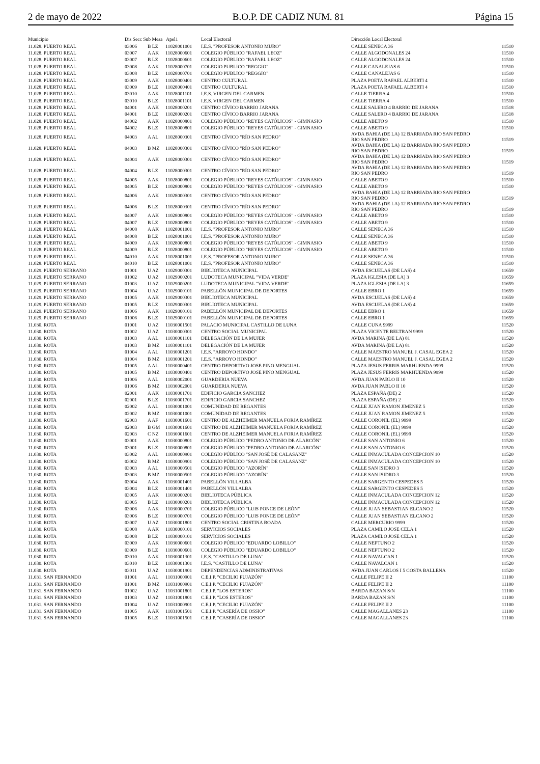2 de mayo de 2022 B.O.P. DE CADIZ NUM. 81 Página 15
| Municipio | Dis Secc Sub Mesa Apel1 | | | Local Electoral | Dirección Local Electoral | |
| --- | --- | --- | --- | --- | --- | --- |
| 11.028. PUERTO REAL | 03006 | B LZ | 11028001001 | I.E.S. "PROFESOR ANTONIO MURO" | CALLE SENECA 36 | 11510 |
| 11.028. PUERTO REAL | 03007 | A AK | 11028000601 | COLEGIO PÚBLICO "RAFAEL LEOZ" | CALLE ALGODONALES 24 | 11510 |
| 11.028. PUERTO REAL | 03007 | B LZ | 11028000601 | COLEGIO PÚBLICO "RAFAEL LEOZ" | CALLE ALGODONALES 24 | 11510 |
| 11.028. PUERTO REAL | 03008 | A AK | 11028000701 | COLEGIO PUBLICO "REGGIO" | CALLE CANALEJAS 6 | 11510 |
| 11.028. PUERTO REAL | 03008 | B LZ | 11028000701 | COLEGIO PUBLICO "REGGIO" | CALLE CANALEJAS 6 | 11510 |
| 11.028. PUERTO REAL | 03009 | A AK | 11028000401 | CENTRO CULTURAL | PLAZA POETA RAFAEL ALBERTI 4 | 11510 |
| 11.028. PUERTO REAL | 03009 | B LZ | 11028000401 | CENTRO CULTURAL | PLAZA POETA RAFAEL ALBERTI 4 | 11510 |
| 11.028. PUERTO REAL | 03010 | A AK | 11028001101 | I.E.S. VIRGEN DEL CARMEN | CALLE TIERRA 4 | 11510 |
| 11.028. PUERTO REAL | 03010 | B LZ | 11028001101 | I.E.S. VIRGEN DEL CARMEN | CALLE TIERRA 4 | 11510 |
| 11.028. PUERTO REAL | 04001 | A AK | 11028000201 | CENTRO CÍVICO BARRIO JARANA | CALLE SALERO 4 BARRIO DE JARANA | 11518 |
| 11.028. PUERTO REAL | 04001 | B LZ | 11028000201 | CENTRO CÍVICO BARRIO JARANA | CALLE SALERO 4 BARRIO DE JARANA | 11518 |
| 11.028. PUERTO REAL | 04002 | A AK | 11028000801 | COLEGIO PÚBLICO "REYES CATÓLICOS" - GIMNASIO | CALLE ABETO 9 | 11510 |
| 11.028. PUERTO REAL | 04002 | B LZ | 11028000801 | COLEGIO PÚBLICO "REYES CATÓLICOS" - GIMNASIO | CALLE ABETO 9 | 11510 |
| 11.028. PUERTO REAL | 04003 | A AL | 11028000301 | CENTRO CÍVICO "RÍO SAN PEDRO" | AVDA BAHIA (DE LA) 12 BARRIADA RIO SAN PEDRO RIO SAN PEDRO | 11519 |
| 11.028. PUERTO REAL | 04003 | B MZ | 11028000301 | CENTRO CÍVICO "RÍO SAN PEDRO" | AVDA BAHIA (DE LA) 12 BARRIADA RIO SAN PEDRO RIO SAN PEDRO | 11519 |
| 11.028. PUERTO REAL | 04004 | A AK | 11028000301 | CENTRO CÍVICO "RÍO SAN PEDRO" | AVDA BAHIA (DE LA) 12 BARRIADA RIO SAN PEDRO RIO SAN PEDRO | 11519 |
| 11.028. PUERTO REAL | 04004 | B LZ | 11028000301 | CENTRO CÍVICO "RÍO SAN PEDRO" | AVDA BAHIA (DE LA) 12 BARRIADA RIO SAN PEDRO RIO SAN PEDRO | 11519 |
| 11.028. PUERTO REAL | 04005 | A AK | 11028000801 | COLEGIO PÚBLICO "REYES CATÓLICOS" - GIMNASIO | CALLE ABETO 9 | 11510 |
| 11.028. PUERTO REAL | 04005 | B LZ | 11028000801 | COLEGIO PÚBLICO "REYES CATÓLICOS" - GIMNASIO | CALLE ABETO 9 | 11510 |
| 11.028. PUERTO REAL | 04006 | A AK | 11028000301 | CENTRO CÍVICO "RÍO SAN PEDRO" | AVDA BAHIA (DE LA) 12 BARRIADA RIO SAN PEDRO RIO SAN PEDRO | 11519 |
| 11.028. PUERTO REAL | 04006 | B LZ | 11028000301 | CENTRO CÍVICO "RÍO SAN PEDRO" | AVDA BAHIA (DE LA) 12 BARRIADA RIO SAN PEDRO RIO SAN PEDRO | 11519 |
| 11.028. PUERTO REAL | 04007 | A AK | 11028000801 | COLEGIO PÚBLICO "REYES CATÓLICOS" - GIMNASIO | CALLE ABETO 9 | 11510 |
| 11.028. PUERTO REAL | 04007 | B LZ | 11028000801 | COLEGIO PÚBLICO "REYES CATÓLICOS" - GIMNASIO | CALLE ABETO 9 | 11510 |
| 11.028. PUERTO REAL | 04008 | A AK | 11028001001 | I.E.S. "PROFESOR ANTONIO MURO" | CALLE SENECA 36 | 11510 |
| 11.028. PUERTO REAL | 04008 | B LZ | 11028001001 | I.E.S. "PROFESOR ANTONIO MURO" | CALLE SENECA 36 | 11510 |
| 11.028. PUERTO REAL | 04009 | A AK | 11028000801 | COLEGIO PÚBLICO "REYES CATÓLICOS" - GIMNASIO | CALLE ABETO 9 | 11510 |
| 11.028. PUERTO REAL | 04009 | B LZ | 11028000801 | COLEGIO PÚBLICO "REYES CATÓLICOS" - GIMNASIO | CALLE ABETO 9 | 11510 |
| 11.028. PUERTO REAL | 04010 | A AK | 11028001001 | I.E.S. "PROFESOR ANTONIO MURO" | CALLE SENECA 36 | 11510 |
| 11.028. PUERTO REAL | 04010 | B LZ | 11028001001 | I.E.S. "PROFESOR ANTONIO MURO" | CALLE SENECA 36 | 11510 |
| 11.029. PUERTO SERRANO | 01001 | U AZ | 11029000301 | BIBLIOTECA MUNICIPAL | AVDA ESCUELAS (DE LAS) 4 | 11659 |
| 11.029. PUERTO SERRANO | 01002 | U AZ | 11029000201 | LUDOTECA MUNICIPAL "VIDA VERDE" | PLAZA IGLESIA (DE LA) 3 | 11659 |
| 11.029. PUERTO SERRANO | 01003 | U AZ | 11029000201 | LUDOTECA MUNICIPAL "VIDA VERDE" | PLAZA IGLESIA (DE LA) 3 | 11659 |
| 11.029. PUERTO SERRANO | 01004 | U AZ | 11029000101 | PABELLÓN MUNICIPAL DE DEPORTES | CALLE EBRO 1 | 11659 |
| 11.029. PUERTO SERRANO | 01005 | A AK | 11029000301 | BIBLIOTECA MUNICIPAL | AVDA ESCUELAS (DE LAS) 4 | 11659 |
| 11.029. PUERTO SERRANO | 01005 | B LZ | 11029000301 | BIBLIOTECA MUNICIPAL | AVDA ESCUELAS (DE LAS) 4 | 11659 |
| 11.029. PUERTO SERRANO | 01006 | A AK | 11029000101 | PABELLÓN MUNICIPAL DE DEPORTES | CALLE EBRO 1 | 11659 |
| 11.029. PUERTO SERRANO | 01006 | B LZ | 11029000101 | PABELLÓN MUNICIPAL DE DEPORTES | CALLE EBRO 1 | 11659 |
| 11.030. ROTA | 01001 | U AZ | 11030001501 | PALACIO MUNICIPAL CASTILLO DE LUNA | CALLE CUNA 9999 | 11520 |
| 11.030. ROTA | 01002 | U AZ | 11030000301 | CENTRO SOCIAL MUNICIPAL | PLAZA VICENTE BELTRAN 9999 | 11520 |
| 11.030. ROTA | 01003 | A AL | 11030001101 | DELEGACIÓN DE LA MUJER | AVDA MARINA (DE LA) 81 | 11520 |
| 11.030. ROTA | 01003 | B MZ | 11030001101 | DELEGACIÓN DE LA MUJER | AVDA MARINA (DE LA) 81 | 11520 |
| 11.030. ROTA | 01004 | A AL | 11030001201 | I.E.S. "ARROYO HONDO" | CALLE MAESTRO MANUEL J. CASAL EGEA 2 | 11520 |
| 11.030. ROTA | 01004 | B MZ | 11030001201 | I.E.S. "ARROYO HONDO" | CALLE MAESTRO MANUEL J. CASAL EGEA 2 | 11520 |
| 11.030. ROTA | 01005 | A AL | 11030000401 | CENTRO DEPORTIVO JOSE PINO MENGUAL | PLAZA JESUS FERRIS MARHUENDA 9999 | 11520 |
| 11.030. ROTA | 01005 | B MZ | 11030000401 | CENTRO DEPORTIVO JOSE PINO MENGUAL | PLAZA JESUS FERRIS MARHUENDA 9999 | 11520 |
| 11.030. ROTA | 01006 | A AL | 11030002001 | GUARDERIA NUEVA | AVDA JUAN PABLO II 10 | 11520 |
| 11.030. ROTA | 01006 | B MZ | 11030002001 | GUARDERIA NUEVA | AVDA JUAN PABLO II 10 | 11520 |
| 11.030. ROTA | 02001 | A AK | 11030001701 | EDIFICIO GARCIA SANCHEZ | PLAZA ESPAÑA (DE) 2 | 11520 |
| 11.030. ROTA | 02001 | B LZ | 11030001701 | EDIFICIO GARCIA SANCHEZ | PLAZA ESPAÑA (DE) 2 | 11520 |
| 11.030. ROTA | 02002 | A AL | 11030001001 | COMUNIDAD DE REGANTES | CALLE JUAN RAMON JIMENEZ 5 | 11520 |
| 11.030. ROTA | 02002 | B MZ | 11030001001 | COMUNIDAD DE REGANTES | CALLE JUAN RAMON JIMENEZ 5 | 11520 |
| 11.030. ROTA | 02003 | A AF | 11030001601 | CENTRO DE ALZHEIMER MANUELA FORJA RAMÍREZ | CALLE CORONIL (EL) 9999 | 11520 |
| 11.030. ROTA | 02003 | B GM | 11030001601 | CENTRO DE ALZHEIMER MANUELA FORJA RAMÍREZ | CALLE CORONIL (EL) 9999 | 11520 |
| 11.030. ROTA | 02003 | C NZ | 11030001601 | CENTRO DE ALZHEIMER MANUELA FORJA RAMÍREZ | CALLE CORONIL (EL) 9999 | 11520 |
| 11.030. ROTA | 03001 | A AK | 11030000801 | COLEGIO PÚBLICO "PEDRO ANTONIO DE ALARCÓN" | CALLE SAN ANTONIO 6 | 11520 |
| 11.030. ROTA | 03001 | B LZ | 11030000801 | COLEGIO PÚBLICO "PEDRO ANTONIO DE ALARCÓN" | CALLE SAN ANTONIO 6 | 11520 |
| 11.030. ROTA | 03002 | A AL | 11030000901 | COLEGIO PÚBLICO "SAN JOSÉ DE CALASANZ" | CALLE INMACULADA CONCEPCION 10 | 11520 |
| 11.030. ROTA | 03002 | B MZ | 11030000901 | COLEGIO PÚBLICO "SAN JOSÉ DE CALASANZ" | CALLE INMACULADA CONCEPCION 10 | 11520 |
| 11.030. ROTA | 03003 | A AL | 11030000501 | COLEGIO PÚBLICO "AZORÍN" | CALLE SAN ISIDRO 3 | 11520 |
| 11.030. ROTA | 03003 | B MZ | 11030000501 | COLEGIO PÚBLICO "AZORÍN" | CALLE SAN ISIDRO 3 | 11520 |
| 11.030. ROTA | 03004 | A AK | 11030001401 | PABELLÓN VILLALBA | CALLE SARGENTO CESPEDES 5 | 11520 |
| 11.030. ROTA | 03004 | B LZ | 11030001401 | PABELLÓN VILLALBA | CALLE SARGENTO CESPEDES 5 | 11520 |
| 11.030. ROTA | 03005 | A AK | 11030000201 | BIBLIOTECA PÚBLICA | CALLE INMACULADA CONCEPCION 12 | 11520 |
| 11.030. ROTA | 03005 | B LZ | 11030000201 | BIBLIOTECA PÚBLICA | CALLE INMACULADA CONCEPCION 12 | 11520 |
| 11.030. ROTA | 03006 | A AK | 11030000701 | COLEGIO PÚBLICO "LUIS PONCE DE LEÓN" | CALLE JUAN SEBASTIAN ELCANO 2 | 11520 |
| 11.030. ROTA | 03006 | B LZ | 11030000701 | COLEGIO PÚBLICO "LUIS PONCE DE LEÓN" | CALLE JUAN SEBASTIAN ELCANO 2 | 11520 |
| 11.030. ROTA | 03007 | U AZ | 11030001801 | CENTRO SOCIAL CRISTINA BOADA | CALLE MERCURIO 9999 | 11520 |
| 11.030. ROTA | 03008 | A AK | 11030000101 | SERVICIOS SOCIALES | PLAZA CAMILO JOSE CELA 1 | 11520 |
| 11.030. ROTA | 03008 | B LZ | 11030000101 | SERVICIOS SOCIALES | PLAZA CAMILO JOSE CELA 1 | 11520 |
| 11.030. ROTA | 03009 | A AK | 11030000601 | COLEGIO PÚBLICO "EDUARDO LOBILLO" | CALLE NEPTUNO 2 | 11520 |
| 11.030. ROTA | 03009 | B LZ | 11030000601 | COLEGIO PÚBLICO "EDUARDO LOBILLO" | CALLE NEPTUNO 2 | 11520 |
| 11.030. ROTA | 03010 | A AK | 11030001301 | I.E.S. "CASTILLO DE LUNA" | CALLE NAVALCAN 1 | 11520 |
| 11.030. ROTA | 03010 | B LZ | 11030001301 | I.E.S. "CASTILLO DE LUNA" | CALLE NAVALCAN 1 | 11520 |
| 11.030. ROTA | 03011 | U AZ | 11030001901 | DEPENDENCIAS ADMINISTRATIVAS | AVDA JUAN CARLOS I 5 COSTA BALLENA | 11520 |
| 11.031. SAN FERNANDO | 01001 | A AL | 11031000901 | C.E.I.P. "CECILIO PUJAZÓN" | CALLE FELIPE II 2 | 11100 |
| 11.031. SAN FERNANDO | 01001 | B MZ | 11031000901 | C.E.I.P. "CECILIO PUJAZÓN" | CALLE FELIPE II 2 | 11100 |
| 11.031. SAN FERNANDO | 01002 | U AZ | 11031001801 | C.E.I.P. "LOS ESTEROS" | BARDA BAZAN S/N | 11100 |
| 11.031. SAN FERNANDO | 01003 | U AZ | 11031001801 | C.E.I.P. "LOS ESTEROS" | BARDA BAZAN S/N | 11100 |
| 11.031. SAN FERNANDO | 01004 | U AZ | 11031000901 | C.E.I.P. "CECILIO PUJAZÓN" | CALLE FELIPE II 2 | 11100 |
| 11.031. SAN FERNANDO | 01005 | A AK | 11031001501 | C.E.I.P. "CASERÍA DE OSSIO" | CALLE MAGALLANES 23 | 11100 |
| 11.031. SAN FERNANDO | 01005 | B LZ | 11031001501 | C.E.I.P. "CASERÍA DE OSSIO" | CALLE MAGALLANES 23 | 11100 |